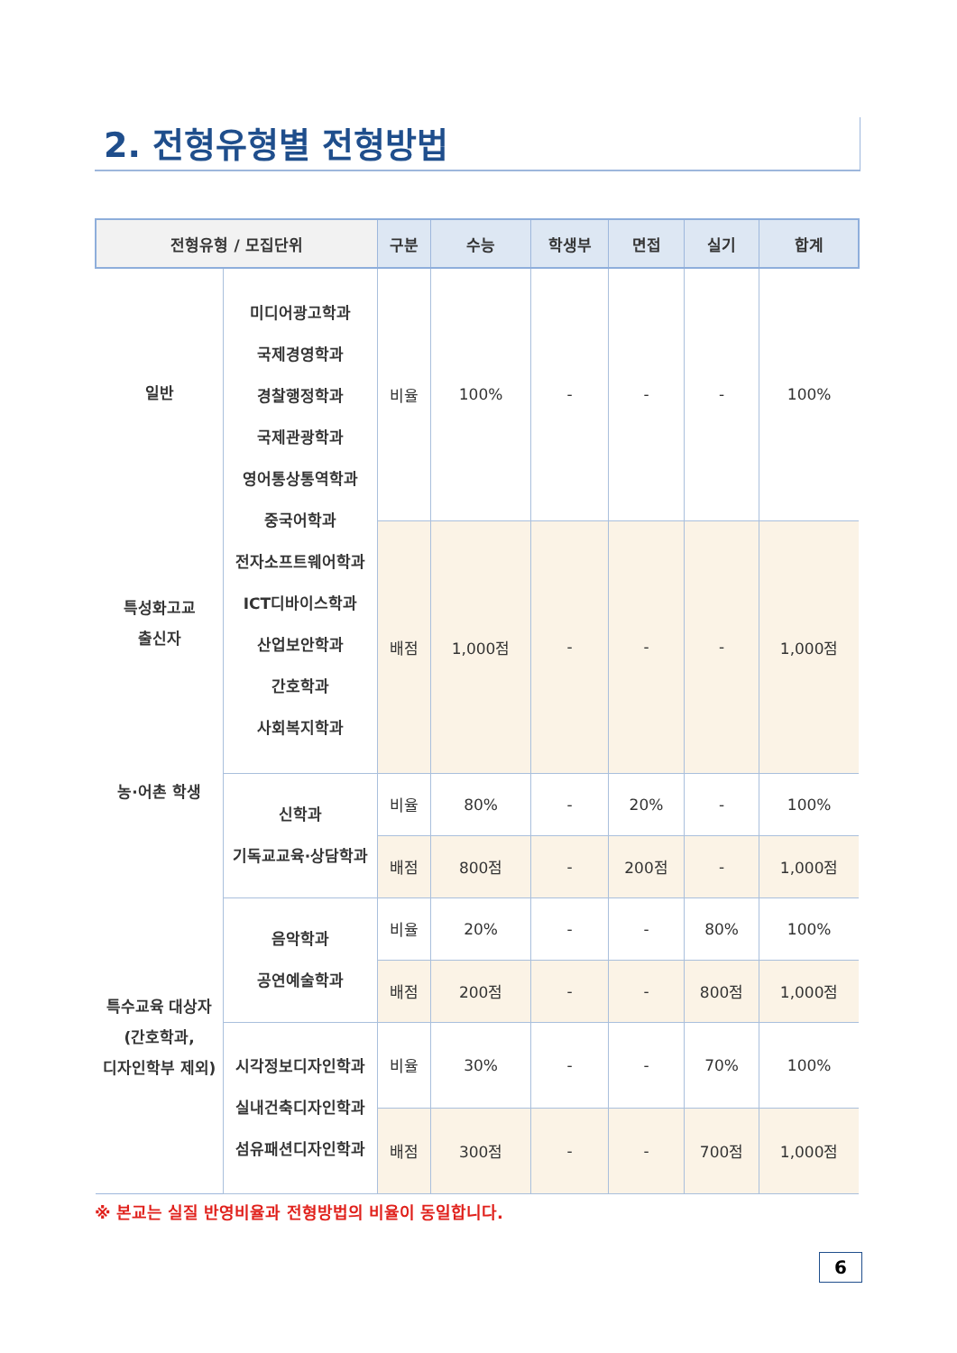2. 전형유형별 전형방법
| 전형유형 / 모집단위 | | 구분 | 수능 | 학생부 | 면접 | 실기 | 합계 |
| --- | --- | --- | --- | --- | --- | --- | --- |
| 일반 특성화고교 출신자 농·어촌 학생 특수교육 대상자 (간호학과, 디자인학부 제외) | 미디어광고학과 국제경영학과 경찰행정학과 국제관광학과 영어통상통역학과 중국어학과 전자소프트웨어학과 ICT디바이스학과 산업보안학과 간호학과 사회복지학과 | 비율 | 100% | - | - | - | 100% |
| | | 배점 | 1,000점 | - | - | - | 1,000점 |
| | 신학과 기독교교육·상담학과 | 비율 | 80% | - | 20% | - | 100% |
| | | 배점 | 800점 | - | 200점 | - | 1,000점 |
| | 음악학과 공연예술학과 | 비율 | 20% | - | - | 80% | 100% |
| | | 배점 | 200점 | - | - | 800점 | 1,000점 |
| | 시각정보디자인학과 실내건축디자인학과 섬유패션디자인학과 | 비율 | 30% | - | - | 70% | 100% |
| | | 배점 | 300점 | - | - | 700점 | 1,000점 |
※ 본교는 실질 반영비율과 전형방법의 비율이 동일합니다.
6